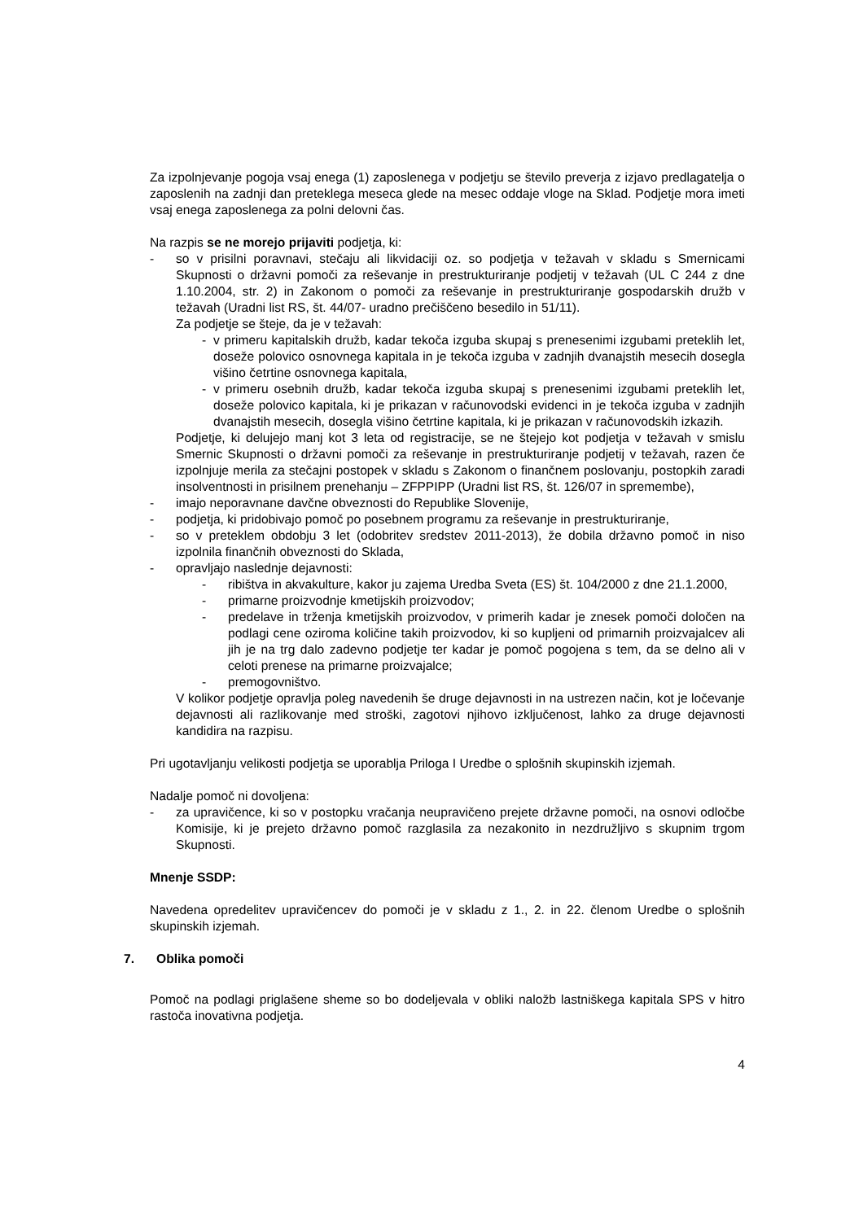Za izpolnjevanje pogoja vsaj enega (1) zaposlenega v podjetju se število preverja z izjavo predlagatelja o zaposlenih na zadnji dan preteklega meseca glede na mesec oddaje vloge na Sklad. Podjetje mora imeti vsaj enega zaposlenega za polni delovni čas.
Na razpis se ne morejo prijaviti podjetja, ki:
- so v prisilni poravnavi, stečaju ali likvidaciji oz. so podjetja v težavah v skladu s Smernicami Skupnosti o državni pomoči za reševanje in prestrukturiranje podjetij v težavah (UL C 244 z dne 1.10.2004, str. 2) in Zakonom o pomoči za reševanje in prestrukturiranje gospodarskih družb v težavah (Uradni list RS, št. 44/07- uradno prečiščeno besedilo in 51/11).
Za podjetje se šteje, da je v težavah:
- v primeru kapitalskih družb, kadar tekoča izguba skupaj s prenesenimi izgubami preteklih let, doseže polovico osnovnega kapitala in je tekoča izguba v zadnjih dvanajstih mesecih dosegla višino četrtine osnovnega kapitala,
- v primeru osebnih družb, kadar tekoča izguba skupaj s prenesenimi izgubami preteklih let, doseže polovico kapitala, ki je prikazan v računovodski evidenci in je tekoča izguba v zadnjih dvanajstih mesecih, dosegla višino četrtine kapitala, ki je prikazan v računovodskih izkazih.
Podjetje, ki delujejo manj kot 3 leta od registracije, se ne štejejo kot podjetja v težavah v smislu Smernic Skupnosti o državni pomoči za reševanje in prestrukturiranje podjetij v težavah, razen če izpolnjuje merila za stečajni postopek v skladu s Zakonom o finančnem poslovanju, postopkih zaradi insolventnosti in prisilnem prenehanju – ZFPPIPP (Uradni list RS, št. 126/07 in spremembe),
- imajo neporavnane davčne obveznosti do Republike Slovenije,
- podjetja, ki pridobivajo pomoč po posebnem programu za reševanje in prestrukturiranje,
- so v preteklem obdobju 3 let (odobritev sredstev 2011-2013), že dobila državno pomoč in niso izpolnila finančnih obveznosti do Sklada,
- opravljajo naslednje dejavnosti:
- ribištva in akvakulture, kakor ju zajema Uredba Sveta (ES) št. 104/2000 z dne 21.1.2000,
- primarne proizvodnje kmetijskih proizvodov;
- predelave in trženja kmetijskih proizvodov, v primerih kadar je znesek pomoči določen na podlagi cene oziroma količine takih proizvodov, ki so kupljeni od primarnih proizvajalcev ali jih je na trg dalo zadevno podjetje ter kadar je pomoč pogojena s tem, da se delno ali v celoti prenese na primarne proizvajalce;
- premogovništvo.
V kolikor podjetje opravlja poleg navedenih še druge dejavnosti in na ustrezen način, kot je ločevanje dejavnosti ali razlikovanje med stroški, zagotovi njihovo izključenost, lahko za druge dejavnosti kandidira na razpisu.
Pri ugotavljanju velikosti podjetja se uporablja Priloga I Uredbe o splošnih skupinskih izjemah.
Nadalje pomoč ni dovoljena:
- za upravičence, ki so v postopku vračanja neupravičeno prejete državne pomoči, na osnovi odločbe Komisije, ki je prejeto državno pomoč razglasila za nezakonito in nezdružljivo s skupnim trgom Skupnosti.
Mnenje SSDP:
Navedena opredelitev upravičencev do pomoči je v skladu z 1., 2. in 22. členom Uredbe o splošnih skupinskih izjemah.
7. Oblika pomoči
Pomoč na podlagi priglašene sheme so bo dodeljevala v obliki naložb lastniškega kapitala SPS v hitro rastoča inovativna podjetja.
4